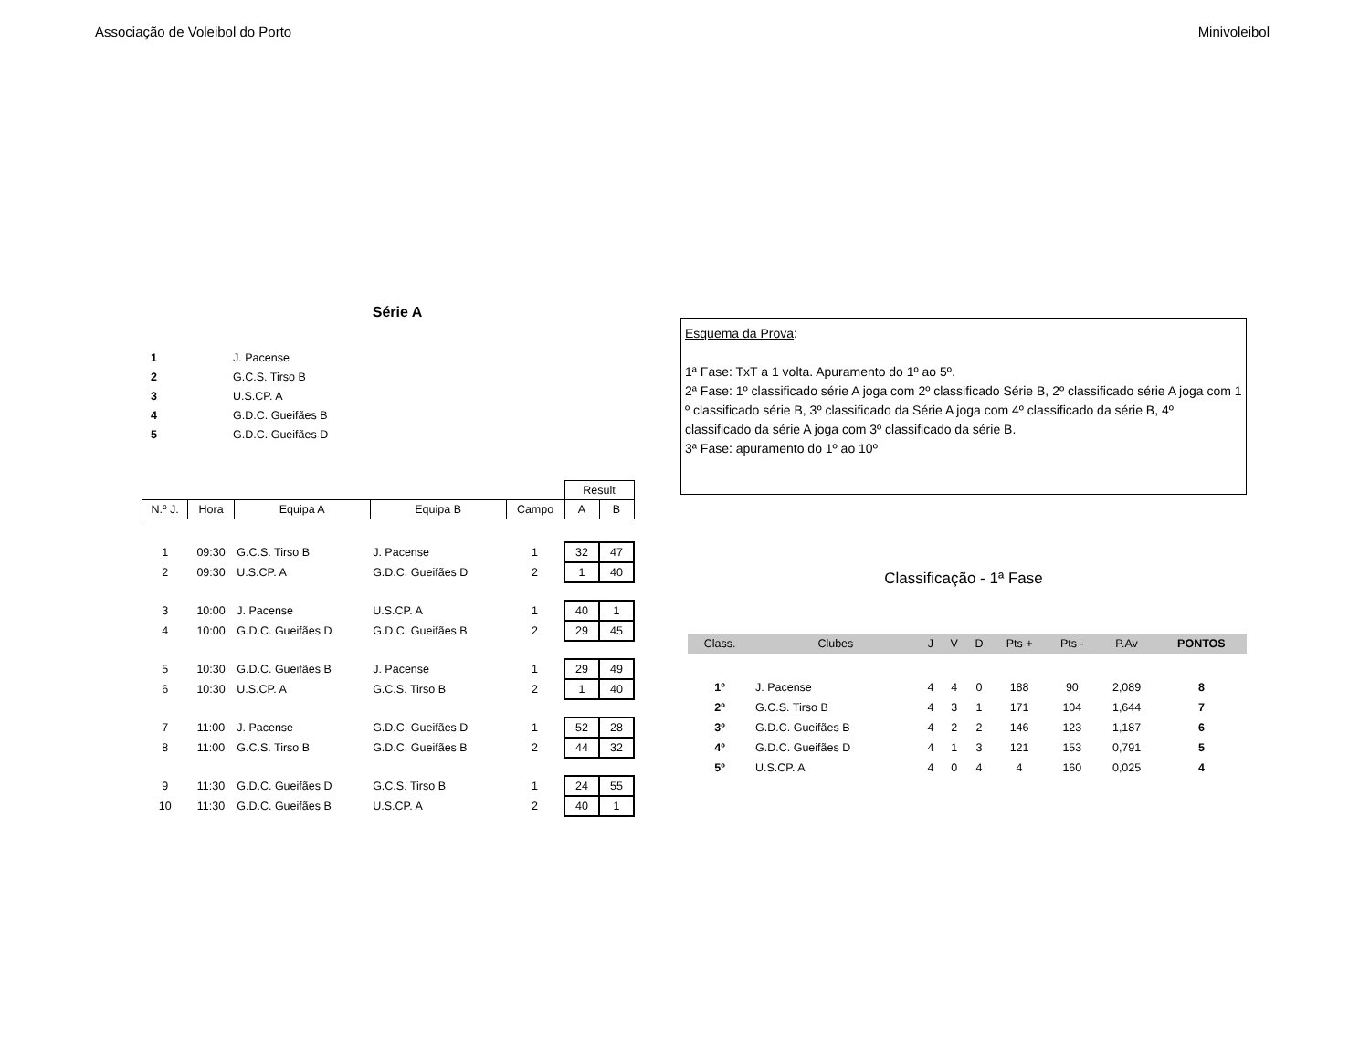Associação de Voleibol do Porto Minivoleibol
Série A
| 1 | J. Pacense |
| 2 | G.C.S. Tirso B |
| 3 | U.S.CP. A |
| 4 | G.D.C. Gueifães B |
| 5 | G.D.C. Gueifães D |
| | | | | | Result | |
| N.º J. | Hora | Equipa A | Equipa B | Campo | A | B |
| 1 | 09:30 | G.C.S. Tirso B | J. Pacense | 1 | 32 | 47 |
| 2 | 09:30 | U.S.CP. A | G.D.C. Gueifães D | 2 | 1 | 40 |
| 3 | 10:00 | J. Pacense | U.S.CP. A | 1 | 40 | 1 |
| 4 | 10:00 | G.D.C. Gueifães D | G.D.C. Gueifães B | 2 | 29 | 45 |
| 5 | 10:30 | G.D.C. Gueifães B | J. Pacense | 1 | 29 | 49 |
| 6 | 10:30 | U.S.CP. A | G.C.S. Tirso B | 2 | 1 | 40 |
| 7 | 11:00 | J. Pacense | G.D.C. Gueifães D | 1 | 52 | 28 |
| 8 | 11:00 | G.C.S. Tirso B | G.D.C. Gueifães B | 2 | 44 | 32 |
| 9 | 11:30 | G.D.C. Gueifães D | G.C.S. Tirso B | 1 | 24 | 55 |
| 10 | 11:30 | G.D.C. Gueifães B | U.S.CP. A | 2 | 40 | 1 |
Esquema da Prova:
1ª Fase: TxT a 1 volta. Apuramento do 1º ao 5º.
2ª Fase: 1º classificado série A joga com 2º classificado Série B, 2º classificado série A joga com 1 º classificado série B, 3º classificado da Série A joga com 4º classificado da série B, 4º classificado da série A joga com 3º classificado da série B.
3ª Fase: apuramento do 1º ao 10º
Classificação - 1ª Fase
| Class. | Clubes | J | V | D | Pts + | Pts - | P.Av | PONTOS |
| --- | --- | --- | --- | --- | --- | --- | --- | --- |
| 1º | J. Pacense | 4 | 4 | 0 | 188 | 90 | 2,089 | 8 |
| 2º | G.C.S. Tirso B | 4 | 3 | 1 | 171 | 104 | 1,644 | 7 |
| 3º | G.D.C. Gueifães B | 4 | 2 | 2 | 146 | 123 | 1,187 | 6 |
| 4º | G.D.C. Gueifães D | 4 | 1 | 3 | 121 | 153 | 0,791 | 5 |
| 5º | U.S.CP. A | 4 | 0 | 4 | 4 | 160 | 0,025 | 4 |